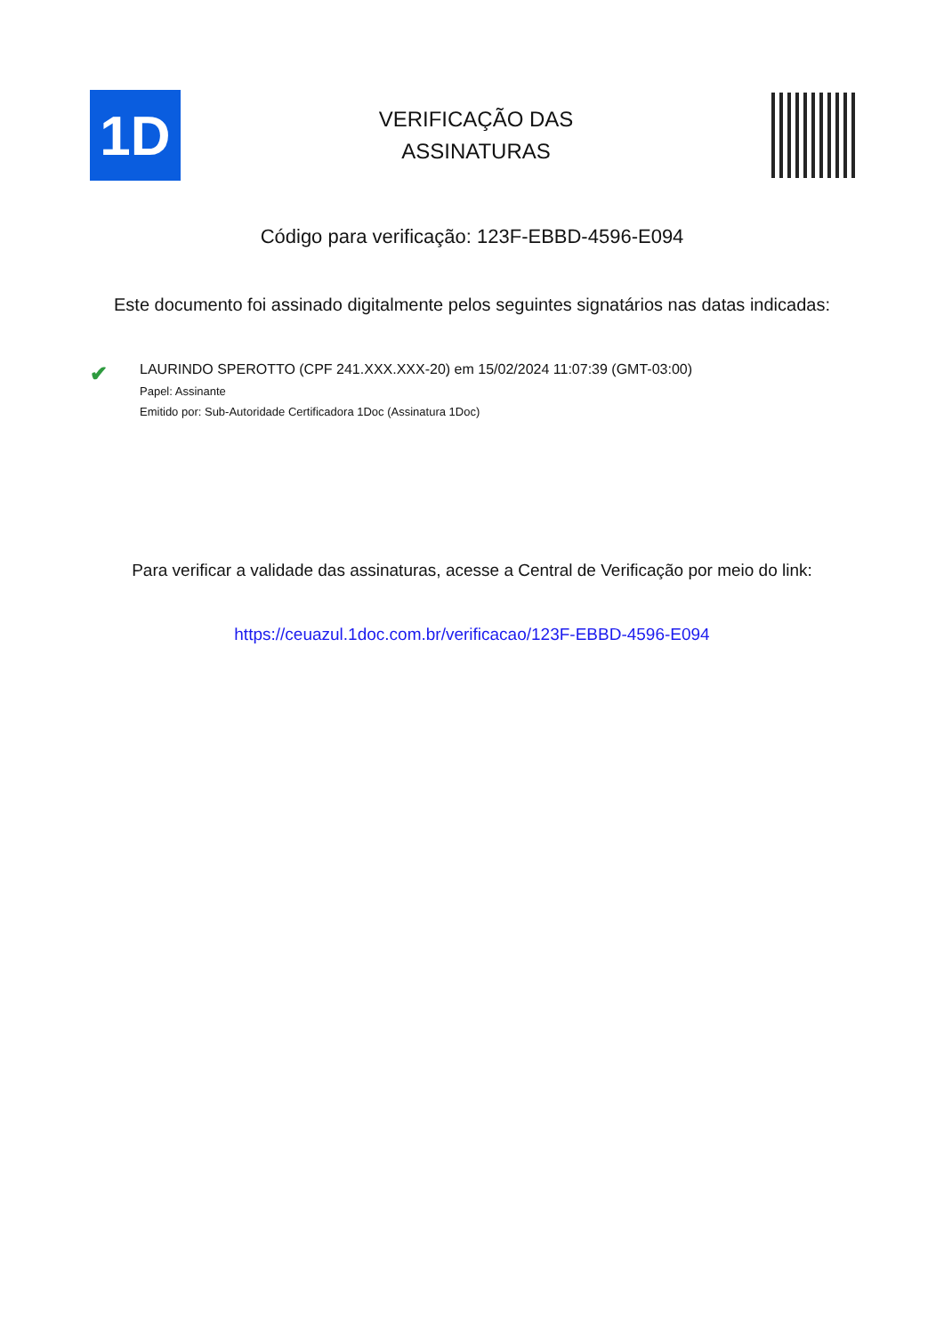1D
VERIFICAÇÃO DAS
ASSINATURAS
Código para verificação: 123F-EBBD-4596-E094
Este documento foi assinado digitalmente pelos seguintes signatários nas datas indicadas:
✔
LAURINDO SPEROTTO (CPF 241.XXX.XXX-20) em 15/02/2024 11:07:39 (GMT-03:00)
Papel: Assinante
Emitido por: Sub-Autoridade Certificadora 1Doc (Assinatura 1Doc)
Para verificar a validade das assinaturas, acesse a Central de Verificação por meio do link:
https://ceuazul.1doc.com.br/verificacao/123F-EBBD-4596-E094